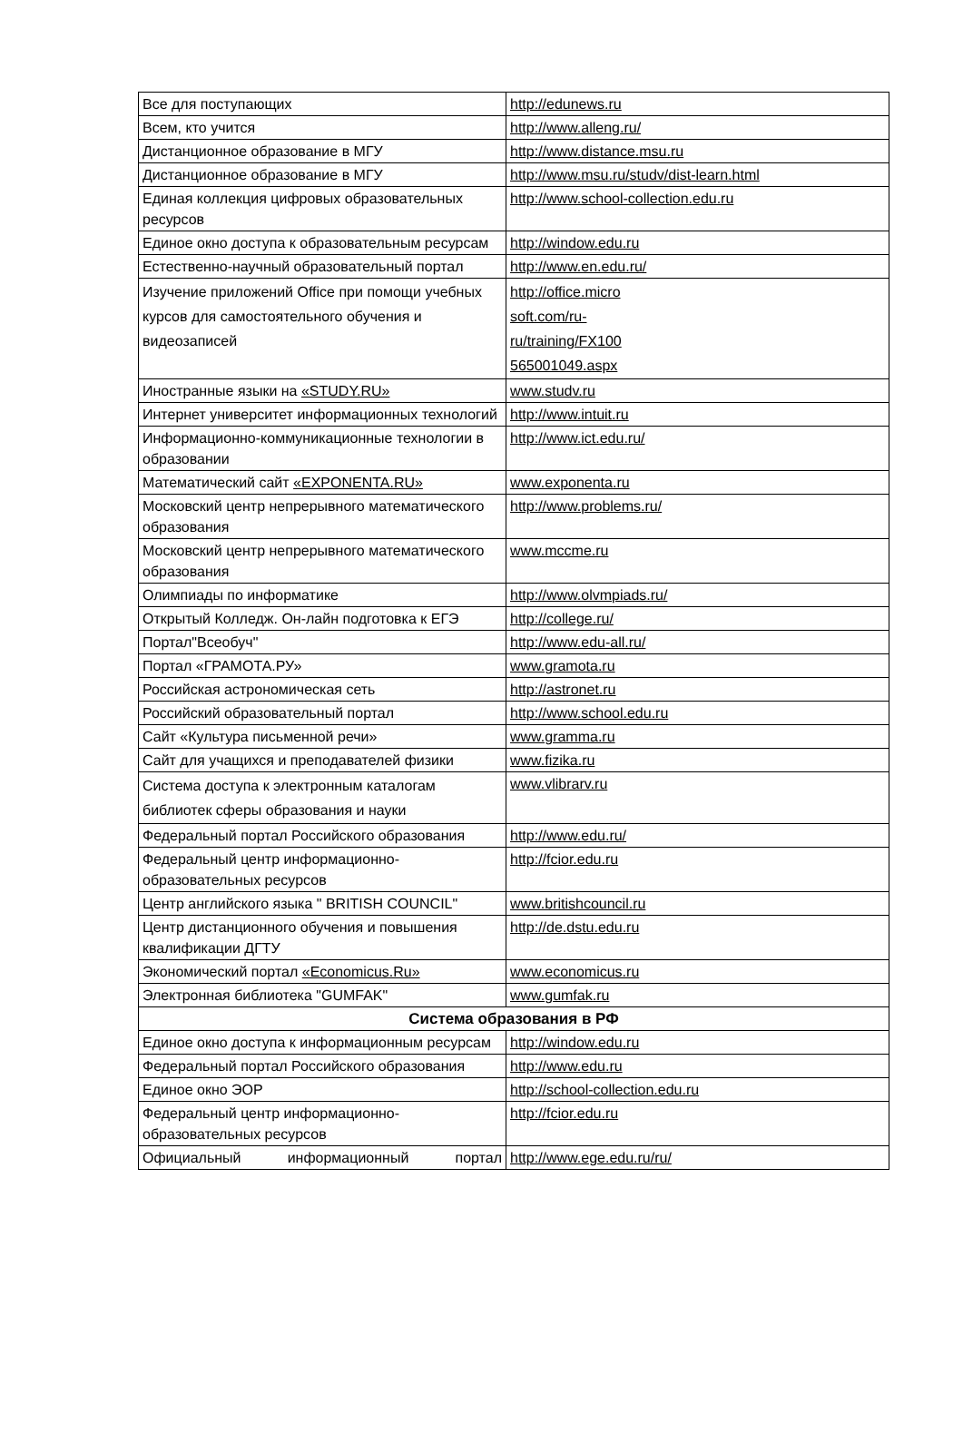| Все для поступающих | http://edunews.ru |
| Всем, кто учится | http://www.alleng.ru/ |
| Дистанционное образование в МГУ | http://www.distance.msu.ru |
| Дистанционное образование в МГУ | http://www.msu.ru/studv/dist-learn.html |
| Единая коллекция цифровых образовательных ресурсов | http://www.school-collection.edu.ru |
| Единое окно доступа к образовательным ресурсам | http://window.edu.ru |
| Естественно-научный образовательный портал | http://www.en.edu.ru/ |
| Изучение приложений Office при помощи учебных курсов для самостоятельного обучения и видеозаписей | http://office.micro soft.com/ru- ru/training/FX100 565001049.aspx |
| Иностранные языки на «STUDY.RU» | www.studv.ru |
| Интернет университет информационных технологий | http://www.intuit.ru |
| Информационно-коммуникационные технологии в образовании | http://www.ict.edu.ru/ |
| Математический сайт «EXPONENTA.RU» | www.exponenta.ru |
| Московский центр непрерывного математического образования | http://www.problems.ru/ |
| Московский центр непрерывного математического образования | www.mccme.ru |
| Олимпиады по информатике | http://www.olvmpiads.ru/ |
| Открытый Колледж. Он-лайн подготовка к ЕГЭ | http://college.ru/ |
| Портал"Всеобуч" | http://www.edu-all.ru/ |
| Портал «ГРАМОТА.РУ» | www.gramota.ru |
| Российская астрономическая сеть | http://astronet.ru |
| Российский образовательный портал | http://www.school.edu.ru |
| Сайт «Культура письменной речи» | www.gramma.ru |
| Сайт для учащихся и преподавателей физики | www.fizika.ru |
| Система доступа к электронным каталогам библиотек сферы образования и науки | www.vlibrarv.ru |
| Федеральный портал Российского образования | http://www.edu.ru/ |
| Федеральный центр информационно-образовательных ресурсов | http://fcior.edu.ru |
| Центр английского языка " BRITISH COUNCIL" | www.britishcouncil.ru |
| Центр дистанционного обучения и повышения квалификации ДГТУ | http://de.dstu.edu.ru |
| Экономический портал «Economicus.Ru» | www.economicus.ru |
| Электронная библиотека "GUMFAK" | www.gumfak.ru |
| Система образования в РФ | |
| Единое окно доступа к информационным ресурсам | http://window.edu.ru |
| Федеральный портал Российского образования | http://www.edu.ru |
| Единое окно ЭОР | http://school-collection.edu.ru |
| Федеральный центр информационно-образовательных ресурсов | http://fcior.edu.ru |
| Официальный информационный портал | http://www.ege.edu.ru/ru/ |